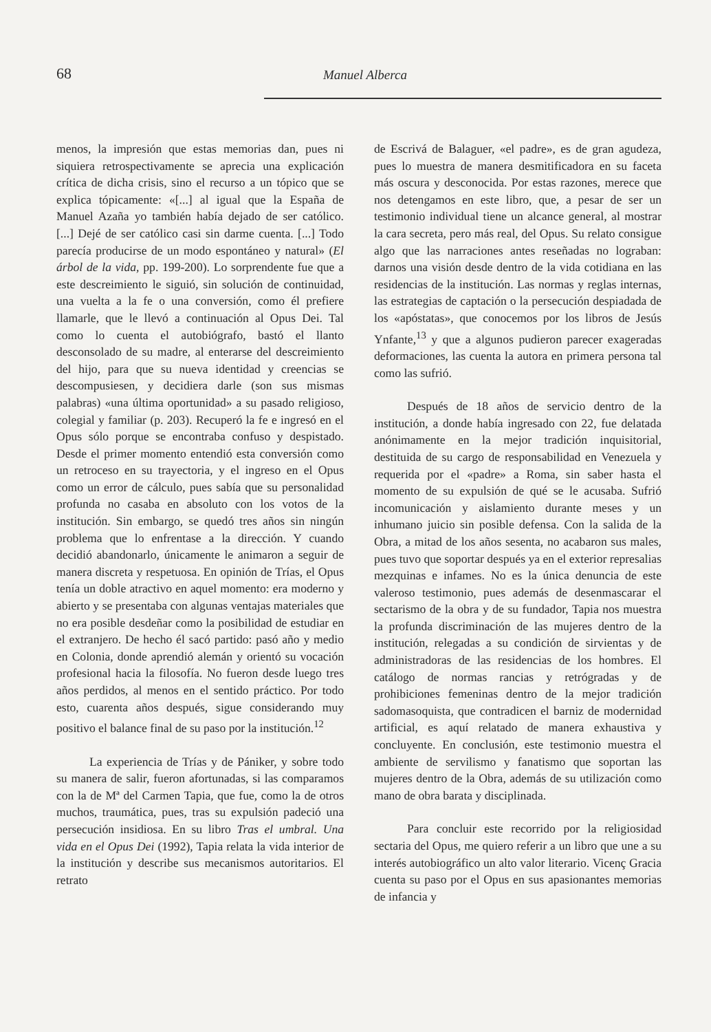68 Manuel Alberca
menos, la impresión que estas memorias dan, pues ni siquiera retrospectivamente se aprecia una explicación crítica de dicha crisis, sino el recurso a un tópico que se explica tópicamente: «[...] al igual que la España de Manuel Azaña yo también había dejado de ser católico. [...] Dejé de ser católico casi sin darme cuenta. [...] Todo parecía producirse de un modo espontáneo y natural» (El árbol de la vida, pp. 199-200). Lo sorprendente fue que a este descreimiento le siguió, sin solución de continuidad, una vuelta a la fe o una conversión, como él prefiere llamarle, que le llevó a continuación al Opus Dei. Tal como lo cuenta el autobiógrafo, bastó el llanto desconsolado de su madre, al enterarse del descreimiento del hijo, para que su nueva identidad y creencias se descompusiesen, y decidiera darle (son sus mismas palabras) «una última oportunidad» a su pasado religioso, colegial y familiar (p. 203). Recuperó la fe e ingresó en el Opus sólo porque se encontraba confuso y despistado. Desde el primer momento entendió esta conversión como un retroceso en su trayectoria, y el ingreso en el Opus como un error de cálculo, pues sabía que su personalidad profunda no casaba en absoluto con los votos de la institución. Sin embargo, se quedó tres años sin ningún problema que lo enfrentase a la dirección. Y cuando decidió abandonarlo, únicamente le animaron a seguir de manera discreta y respetuosa. En opinión de Trías, el Opus tenía un doble atractivo en aquel momento: era moderno y abierto y se presentaba con algunas ventajas materiales que no era posible desdeñar como la posibilidad de estudiar en el extranjero. De hecho él sacó partido: pasó año y medio en Colonia, donde aprendió alemán y orientó su vocación profesional hacia la filosofía. No fueron desde luego tres años perdidos, al menos en el sentido práctico. Por todo esto, cuarenta años después, sigue considerando muy positivo el balance final de su paso por la institución.<sup>12</sup>
La experiencia de Trías y de Pániker, y sobre todo su manera de salir, fueron afortunadas, si las comparamos con la de Mª del Carmen Tapia, que fue, como la de otros muchos, traumática, pues, tras su expulsión padeció una persecución insidiosa. En su libro Tras el umbral. Una vida en el Opus Dei (1992), Tapia relata la vida interior de la institución y describe sus mecanismos autoritarios. El retrato
de Escrivá de Balaguer, «el padre», es de gran agudeza, pues lo muestra de manera desmitificadora en su faceta más oscura y desconocida. Por estas razones, merece que nos detengamos en este libro, que, a pesar de ser un testimonio individual tiene un alcance general, al mostrar la cara secreta, pero más real, del Opus. Su relato consigue algo que las narraciones antes reseñadas no lograban: darnos una visión desde dentro de la vida cotidiana en las residencias de la institución. Las normas y reglas internas, las estrategias de captación o la persecución despiadada de los «apóstatas», que conocemos por los libros de Jesús Ynfante,<sup>13</sup> y que a algunos pudieron parecer exageradas deformaciones, las cuenta la autora en primera persona tal como las sufrió.
Después de 18 años de servicio dentro de la institución, a donde había ingresado con 22, fue delatada anónimamente en la mejor tradición inquisitorial, destituida de su cargo de responsabilidad en Venezuela y requerida por el «padre» a Roma, sin saber hasta el momento de su expulsión de qué se le acusaba. Sufrió incomunicación y aislamiento durante meses y un inhumano juicio sin posible defensa. Con la salida de la Obra, a mitad de los años sesenta, no acabaron sus males, pues tuvo que soportar después ya en el exterior represalias mezquinas e infames. No es la única denuncia de este valeroso testimonio, pues además de desenmascarar el sectarismo de la obra y de su fundador, Tapia nos muestra la profunda discriminación de las mujeres dentro de la institución, relegadas a su condición de sirvientas y de administradoras de las residencias de los hombres. El catálogo de normas rancias y retrógradas y de prohibiciones femeninas dentro de la mejor tradición sadomasoquista, que contradicen el barniz de modernidad artificial, es aquí relatado de manera exhaustiva y concluyente. En conclusión, este testimonio muestra el ambiente de servilismo y fanatismo que soportan las mujeres dentro de la Obra, además de su utilización como mano de obra barata y disciplinada.
Para concluir este recorrido por la religiosidad sectaria del Opus, me quiero referir a un libro que une a su interés autobiográfico un alto valor literario. Vicenç Gracia cuenta su paso por el Opus en sus apasionantes memorias de infancia y